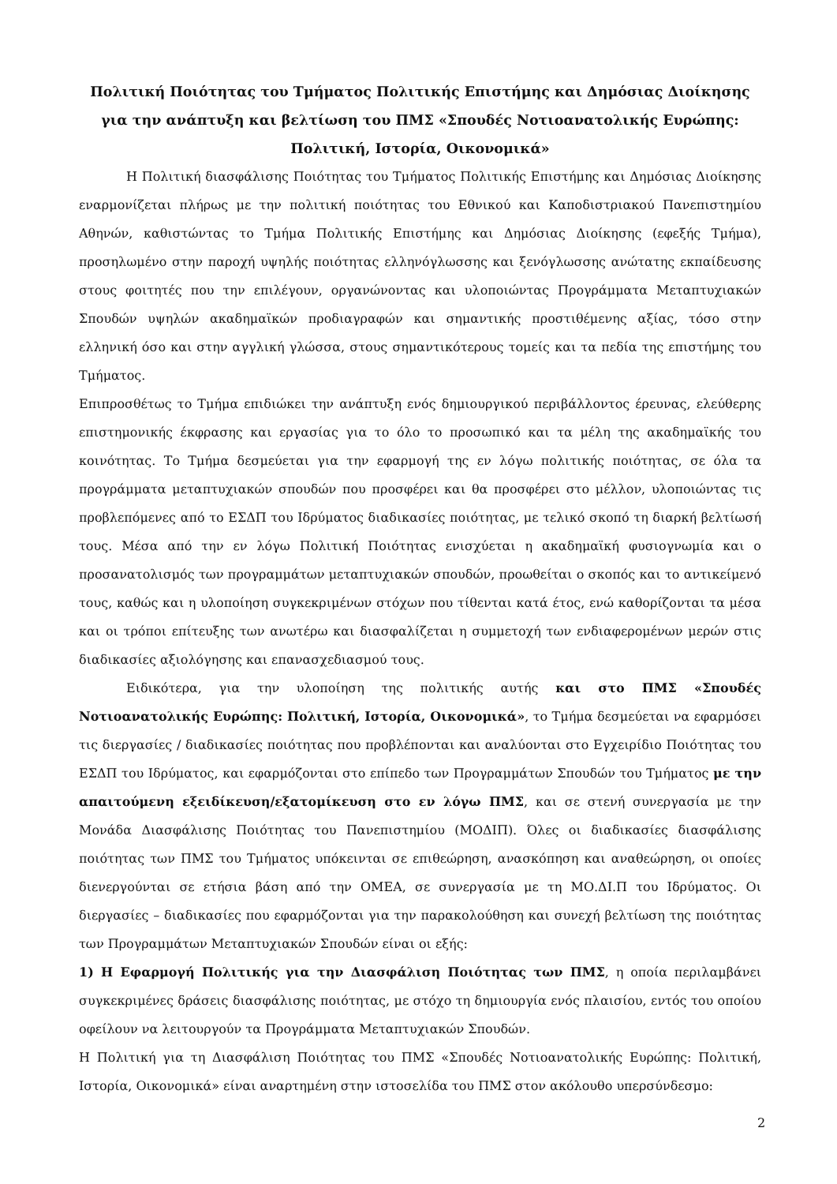Πολιτική Ποιότητας του Τμήματος Πολιτικής Επιστήμης και Δημόσιας Διοίκησης για την ανάπτυξη και βελτίωση του ΠΜΣ «Σπουδές Νοτιοανατολικής Ευρώπης: Πολιτική, Ιστορία, Οικονομικά»
Η Πολιτική διασφάλισης Ποιότητας του Τμήματος Πολιτικής Επιστήμης και Δημόσιας Διοίκησης εναρμονίζεται πλήρως με την πολιτική ποιότητας του Εθνικού και Καποδιστριακού Πανεπιστημίου Αθηνών, καθιστώντας το Τμήμα Πολιτικής Επιστήμης και Δημόσιας Διοίκησης (εφεξής Τμήμα), προσηλωμένο στην παροχή υψηλής ποιότητας ελληνόγλωσσης και ξενόγλωσσης ανώτατης εκπαίδευσης στους φοιτητές που την επιλέγουν, οργανώνοντας και υλοποιώντας Προγράμματα Μεταπτυχιακών Σπουδών υψηλών ακαδημαϊκών προδιαγραφών και σημαντικής προστιθέμενης αξίας, τόσο στην ελληνική όσο και στην αγγλική γλώσσα, στους σημαντικότερους τομείς και τα πεδία της επιστήμης του Τμήματος.
Επιπροσθέτως το Τμήμα επιδιώκει την ανάπτυξη ενός δημιουργικού περιβάλλοντος έρευνας, ελεύθερης επιστημονικής έκφρασης και εργασίας για το όλο το προσωπικό και τα μέλη της ακαδημαϊκής του κοινότητας. Το Τμήμα δεσμεύεται για την εφαρμογή της εν λόγω πολιτικής ποιότητας, σε όλα τα προγράμματα μεταπτυχιακών σπουδών που προσφέρει και θα προσφέρει στο μέλλον, υλοποιώντας τις προβλεπόμενες από το ΕΣΔΠ του Ιδρύματος διαδικασίες ποιότητας, με τελικό σκοπό τη διαρκή βελτίωσή τους. Μέσα από την εν λόγω Πολιτική Ποιότητας ενισχύεται η ακαδημαϊκή φυσιογνωμία και ο προσανατολισμός των προγραμμάτων μεταπτυχιακών σπουδών, προωθείται ο σκοπός και το αντικείμενό τους, καθώς και η υλοποίηση συγκεκριμένων στόχων που τίθενται κατά έτος, ενώ καθορίζονται τα μέσα και οι τρόποι επίτευξης των ανωτέρω και διασφαλίζεται η συμμετοχή των ενδιαφερομένων μερών στις διαδικασίες αξιολόγησης και επανασχεδιασμού τους.
Ειδικότερα, για την υλοποίηση της πολιτικής αυτής και στο ΠΜΣ «Σπουδές Νοτιοανατολικής Ευρώπης: Πολιτική, Ιστορία, Οικονομικά», το Τμήμα δεσμεύεται να εφαρμόσει τις διεργασίες / διαδικασίες ποιότητας που προβλέπονται και αναλύονται στο Εγχειρίδιο Ποιότητας του ΕΣΔΠ του Ιδρύματος, και εφαρμόζονται στο επίπεδο των Προγραμμάτων Σπουδών του Τμήματος με την απαιτούμενη εξειδίκευση/εξατομίκευση στο εν λόγω ΠΜΣ, και σε στενή συνεργασία με την Μονάδα Διασφάλισης Ποιότητας του Πανεπιστημίου (ΜΟΔΙΠ). Όλες οι διαδικασίες διασφάλισης ποιότητας των ΠΜΣ του Τμήματος υπόκεινται σε επιθεώρηση, ανασκόπηση και αναθεώρηση, οι οποίες διενεργούνται σε ετήσια βάση από την ΟΜΕΑ, σε συνεργασία με τη ΜΟ.ΔΙ.Π του Ιδρύματος. Οι διεργασίες – διαδικασίες που εφαρμόζονται για την παρακολούθηση και συνεχή βελτίωση της ποιότητας των Προγραμμάτων Μεταπτυχιακών Σπουδών είναι οι εξής:
1) Η Εφαρμογή Πολιτικής για την Διασφάλιση Ποιότητας των ΠΜΣ, η οποία περιλαμβάνει συγκεκριμένες δράσεις διασφάλισης ποιότητας, με στόχο τη δημιουργία ενός πλαισίου, εντός του οποίου οφείλουν να λειτουργούν τα Προγράμματα Μεταπτυχιακών Σπουδών.
Η Πολιτική για τη Διασφάλιση Ποιότητας του ΠΜΣ «Σπουδές Νοτιοανατολικής Ευρώπης: Πολιτική, Ιστορία, Οικονομικά» είναι αναρτημένη στην ιστοσελίδα του ΠΜΣ στον ακόλουθο υπερσύνδεσμο:
2